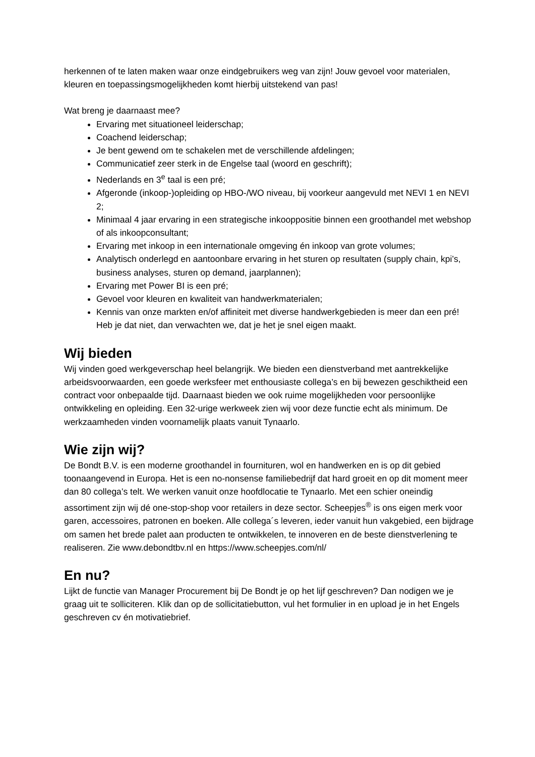herkennen of te laten maken waar onze eindgebruikers weg van zijn! Jouw gevoel voor materialen, kleuren en toepassingsmogelijkheden komt hierbij uitstekend van pas!
Wat breng je daarnaast mee?
Ervaring met situationeel leiderschap;
Coachend leiderschap;
Je bent gewend om te schakelen met de verschillende afdelingen;
Communicatief zeer sterk in de Engelse taal (woord en geschrift);
Nederlands en 3<sup>e</sup> taal is een pré;
Afgeronde (inkoop-)opleiding op HBO-/WO niveau, bij voorkeur aangevuld met NEVI 1 en NEVI 2;
Minimaal 4 jaar ervaring in een strategische inkooppositie binnen een groothandel met webshop of als inkoopconsultant;
Ervaring met inkoop in een internationale omgeving én inkoop van grote volumes;
Analytisch onderlegd en aantoonbare ervaring in het sturen op resultaten (supply chain, kpi’s, business analyses, sturen op demand, jaarplannen);
Ervaring met Power BI is een pré;
Gevoel voor kleuren en kwaliteit van handwerkmaterialen;
Kennis van onze markten en/of affiniteit met diverse handwerkgebieden is meer dan een pré! Heb je dat niet, dan verwachten we, dat je het je snel eigen maakt.
Wij bieden
Wij vinden goed werkgeverschap heel belangrijk. We bieden een dienstverband met aantrekkelijke arbeidsvoorwaarden, een goede werksfeer met enthousiaste collega’s en bij bewezen geschiktheid een contract voor onbepaalde tijd. Daarnaast bieden we ook ruime mogelijkheden voor persoonlijke ontwikkeling en opleiding. Een 32-urige werkweek zien wij voor deze functie echt als minimum. De werkzaamheden vinden voornamelijk plaats vanuit Tynaarlo.
Wie zijn wij?
De Bondt B.V. is een moderne groothandel in fournituren, wol en handwerken en is op dit gebied toonaangevend in Europa. Het is een no-nonsense familiebedrijf dat hard groeit en op dit moment meer dan 80 collega’s telt. We werken vanuit onze hoofdlocatie te Tynaarlo. Met een schier oneindig assortiment zijn wij dé one-stop-shop voor retailers in deze sector. Scheepjes<sup>®</sup> is ons eigen merk voor garen, accessoires, patronen en boeken. Alle collega´s leveren, ieder vanuit hun vakgebied, een bijdrage om samen het brede palet aan producten te ontwikkelen, te innoveren en de beste dienstverlening te realiseren. Zie www.debondtbv.nl en https://www.scheepjes.com/nl/
En nu?
Lijkt de functie van Manager Procurement bij De Bondt je op het lijf geschreven? Dan nodigen we je graag uit te solliciteren. Klik dan op de sollicitatiebutton, vul het formulier in en upload je in het Engels geschreven cv én motivatiebrief.